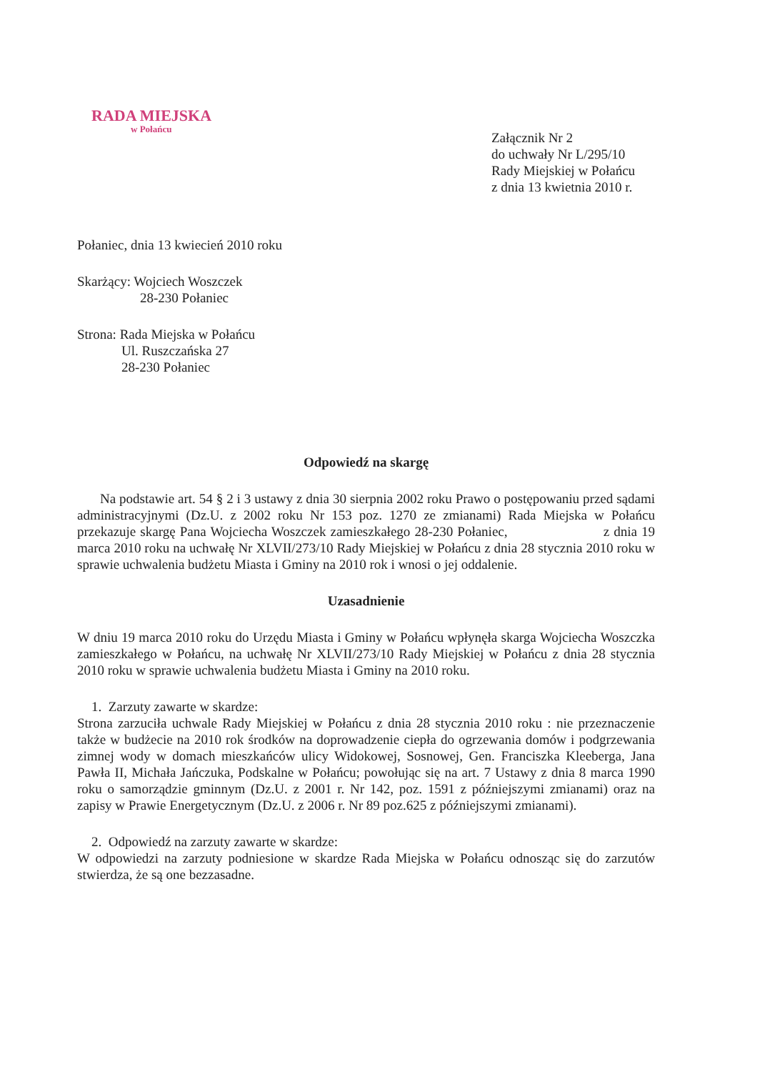RADA MIEJSKA
w Połańcu
Załącznik Nr 2
do uchwały Nr L/295/10
Rady Miejskiej w Połańcu
z dnia 13 kwietnia 2010 r.
Połaniec, dnia 13 kwiecień 2010 roku
Skarżący: Wojciech Woszczek
28-230 Połaniec
Strona: Rada Miejska w Połańcu
Ul. Ruszczańska 27
28-230 Połaniec
Odpowiedź na skargę
Na podstawie art. 54 § 2 i 3 ustawy z dnia 30 sierpnia 2002 roku Prawo o postępowaniu przed sądami administracyjnymi (Dz.U. z 2002 roku Nr 153 poz. 1270 ze zmianami) Rada Miejska w Połańcu przekazuje skargę Pana Wojciecha Woszczek zamieszkałego 28-230 Połaniec, z dnia 19 marca 2010 roku na uchwałę Nr XLVII/273/10 Rady Miejskiej w Połańcu z dnia 28 stycznia 2010 roku w sprawie uchwalenia budżetu Miasta i Gminy na 2010 rok i wnosi o jej oddalenie.
Uzasadnienie
W dniu 19 marca 2010 roku do Urzędu Miasta i Gminy w Połańcu wpłynęła skarga Wojciecha Woszczka zamieszkałego w Połańcu, na uchwałę Nr XLVII/273/10 Rady Miejskiej w Połańcu z dnia 28 stycznia 2010 roku w sprawie uchwalenia budżetu Miasta i Gminy na 2010 roku.
1. Zarzuty zawarte w skardze:
Strona zarzuciła uchwale Rady Miejskiej w Połańcu z dnia 28 stycznia 2010 roku : nie przeznaczenie także w budżecie na 2010 rok środków na doprowadzenie ciepła do ogrzewania domów i podgrzewania zimnej wody w domach mieszkańców ulicy Widokowej, Sosnowej, Gen. Franciszka Kleeberga, Jana Pawła II, Michała Jańczuka, Podskalne w Połańcu; powołując się na art. 7 Ustawy z dnia 8 marca 1990 roku o samorządzie gminnym (Dz.U. z 2001 r. Nr 142, poz. 1591 z późniejszymi zmianami) oraz na zapisy w Prawie Energetycznym (Dz.U. z 2006 r. Nr 89 poz.625 z późniejszymi zmianami).
2. Odpowiedź na zarzuty zawarte w skardze:
W odpowiedzi na zarzuty podniesione w skardze Rada Miejska w Połańcu odnosząc się do zarzutów stwierdza, że są one bezzasadne.